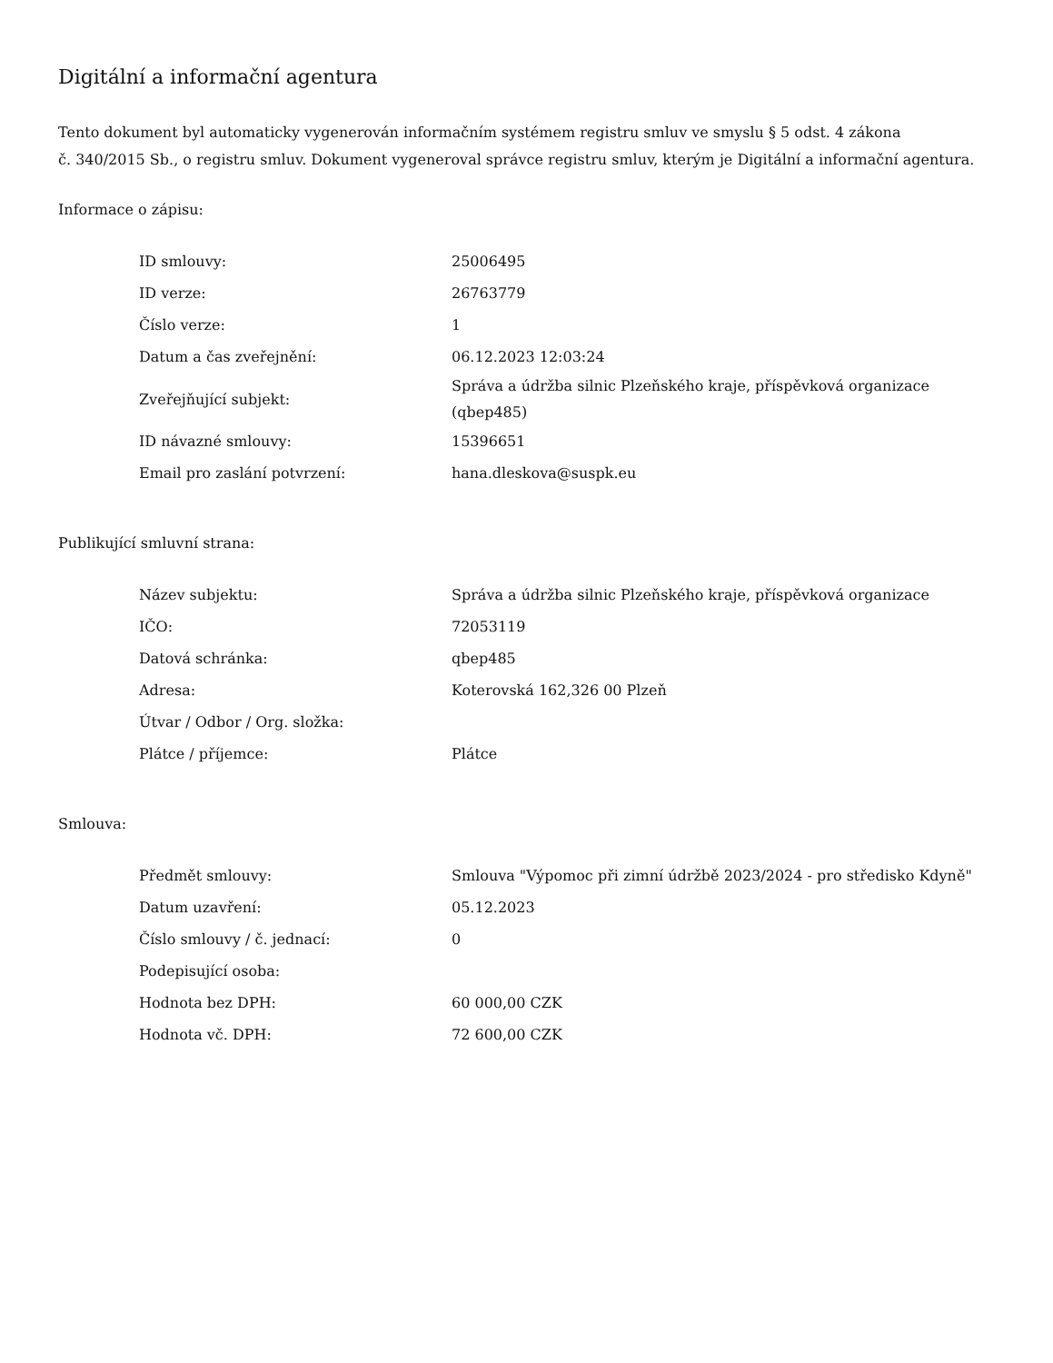Digitální a informační agentura
Tento dokument byl automaticky vygenerován informačním systémem registru smluv ve smyslu § 5 odst. 4 zákona
č. 340/2015 Sb., o registru smluv. Dokument vygeneroval správce registru smluv, kterým je Digitální a informační agentura.
Informace o zápisu:
| ID smlouvy: | 25006495 |
| ID verze: | 26763779 |
| Číslo verze: | 1 |
| Datum a čas zveřejnění: | 06.12.2023 12:03:24 |
| Zveřejňující subjekt: | Správa a údržba silnic Plzeňského kraje, příspěvková organizace (qbep485) |
| ID návazné smlouvy: | 15396651 |
| Email pro zaslání potvrzení: | hana.dleskova@suspk.eu |
Publikující smluvní strana:
| Název subjektu: | Správa a údržba silnic Plzeňského kraje, příspěvková organizace |
| IČO: | 72053119 |
| Datová schránka: | qbep485 |
| Adresa: | Koterovská 162,326 00 Plzeň |
| Útvar / Odbor / Org. složka: | |
| Plátce / příjemce: | Plátce |
Smlouva:
| Předmět smlouvy: | Smlouva "Výpomoc při zimní údržbě 2023/2024 - pro středisko Kdyně" |
| Datum uzavření: | 05.12.2023 |
| Číslo smlouvy / č. jednací: | 0 |
| Podepisující osoba: | |
| Hodnota bez DPH: | 60 000,00 CZK |
| Hodnota vč. DPH: | 72 600,00 CZK |